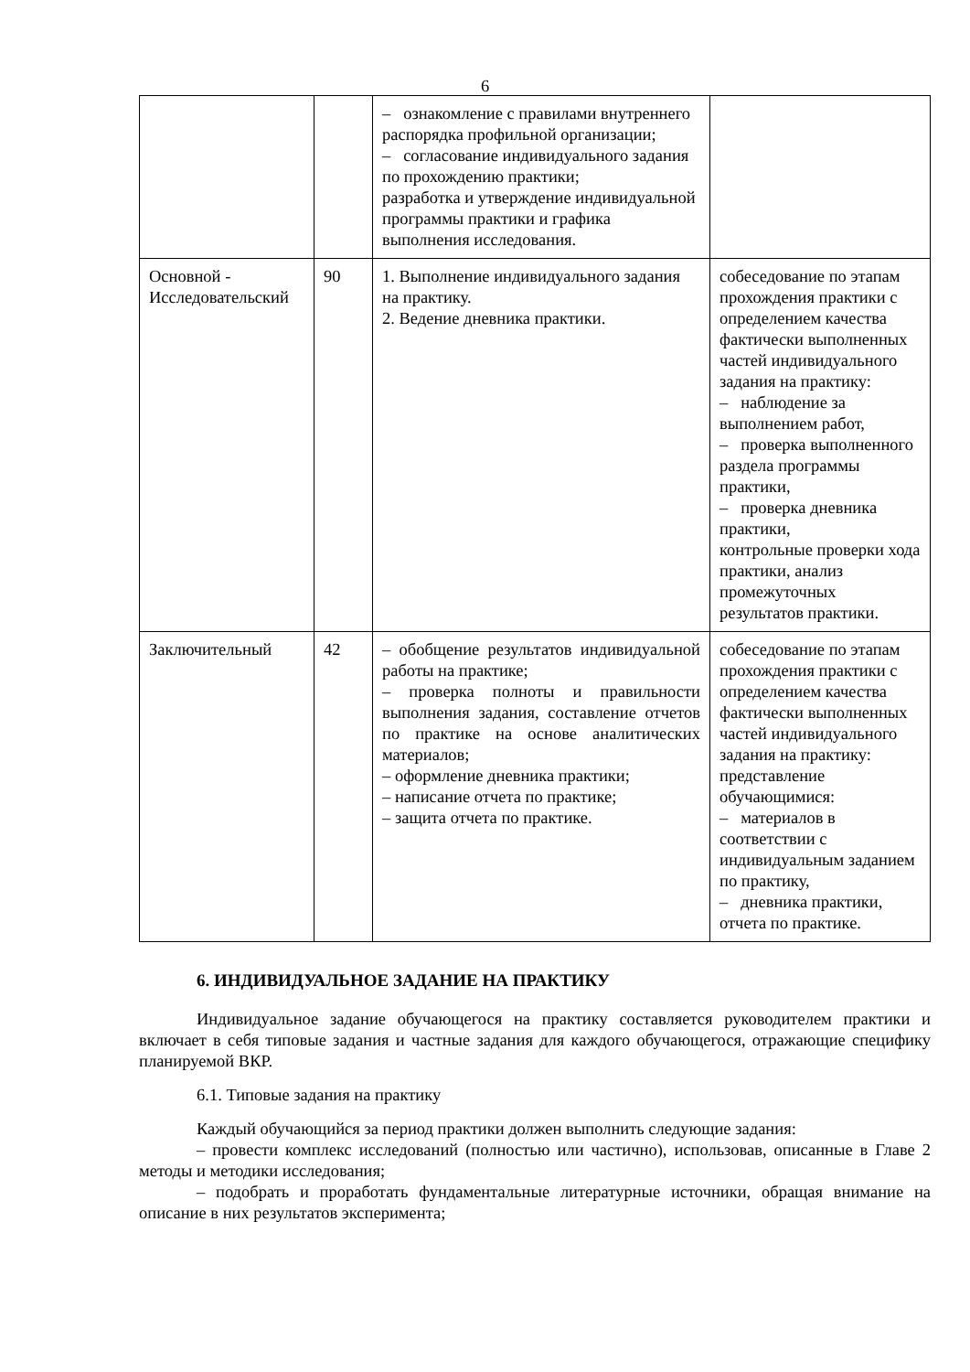6
| | | – ознакомление с правилами внутреннего распорядка профильной организации; – согласование индивидуального задания по прохождению практики; разработка и утверждение индивидуальной программы практики и графика выполнения исследования. | |
| Основной - Исследовательский | 90 | 1. Выполнение индивидуального задания на практику. 2. Ведение дневника практики. | собеседование по этапам прохождения практики с определением качества фактически выполненных частей индивидуального задания на практику: – наблюдение за выполнением работ, – проверка выполненного раздела программы практики, – проверка дневника практики, контрольные проверки хода практики, анализ промежуточных результатов практики. |
| Заключительный | 42 | – обобщение результатов индивидуальной работы на практике; – проверка полноты и правильности выполнения задания, составление отчетов по практике на основе аналитических материалов; – оформление дневника практики; – написание отчета по практике; – защита отчета по практике. | собеседование по этапам прохождения практики с определением качества фактически выполненных частей индивидуального задания на практику: представление обучающимися: – материалов в соответствии с индивидуальным заданием по практику, – дневника практики, отчета по практике. |
6. ИНДИВИДУАЛЬНОЕ ЗАДАНИЕ НА ПРАКТИКУ
Индивидуальное задание обучающегося на практику составляется руководителем практики и включает в себя типовые задания и частные задания для каждого обучающегося, отражающие специфику планируемой ВКР.
6.1. Типовые задания на практику
Каждый обучающийся за период практики должен выполнить следующие задания:
– провести комплекс исследований (полностью или частично), использовав, описанные в Главе 2 методы и методики исследования;
– подобрать и проработать фундаментальные литературные источники, обращая внимание на описание в них результатов эксперимента;